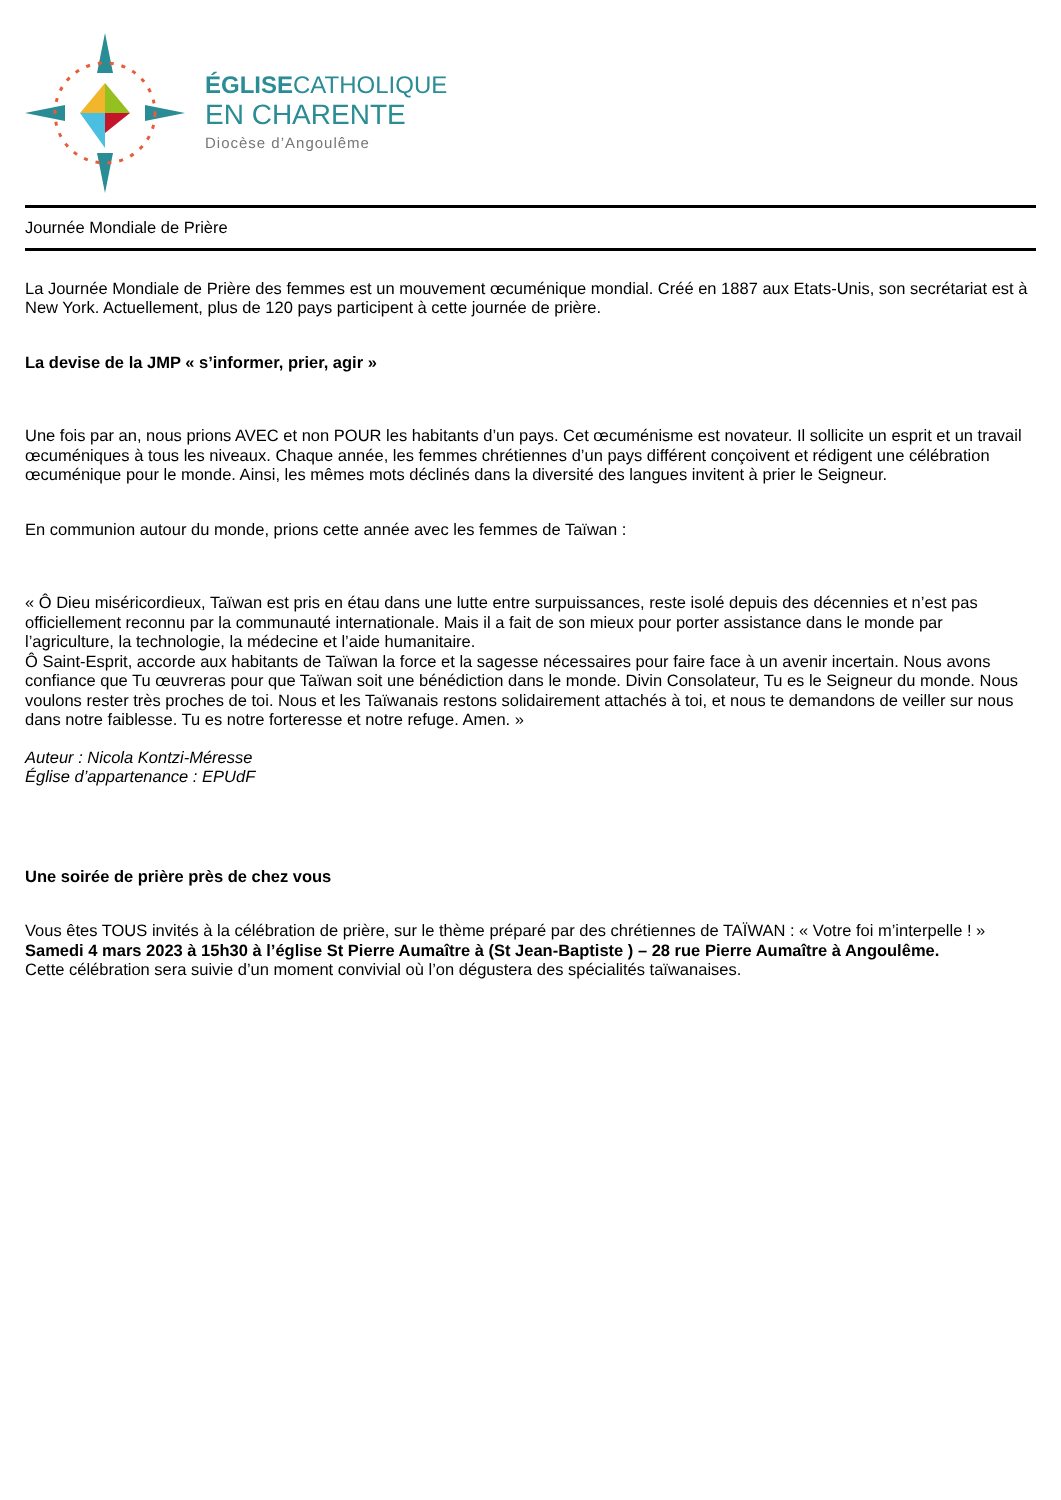ÉGLISECATHOLIQUE
EN CHARENTE
Diocèse d’Angoulême
Journée Mondiale de Prière
La Journée Mondiale de Prière des femmes est un mouvement œcuménique mondial. Créé en 1887 aux Etats-Unis, son secrétariat est à New York. Actuellement, plus de 120 pays participent à cette journée de prière.
La devise de la JMP « s’informer, prier, agir »
Une fois par an, nous prions AVEC et non POUR les habitants d’un pays. Cet œcuménisme est novateur. Il sollicite un esprit et un travail œcuméniques à tous les niveaux. Chaque année, les femmes chrétiennes d’un pays différent conçoivent et rédigent une célébration œcuménique pour le monde. Ainsi, les mêmes mots déclinés dans la diversité des langues invitent à prier le Seigneur.
En communion autour du monde, prions cette année avec les femmes de Taïwan :
« Ô Dieu miséricordieux, Taïwan est pris en étau dans une lutte entre surpuissances, reste isolé depuis des décennies et n’est pas officiellement reconnu par la communauté internationale. Mais il a fait de son mieux pour porter assistance dans le monde par l’agriculture, la technologie, la médecine et l’aide humanitaire.
Ô Saint-Esprit, accorde aux habitants de Taïwan la force et la sagesse nécessaires pour faire face à un avenir incertain. Nous avons confiance que Tu œuvreras pour que Taïwan soit une bénédiction dans le monde. Divin Consolateur, Tu es le Seigneur du monde. Nous voulons rester très proches de toi. Nous et les Taïwanais restons solidairement attachés à toi, et nous te demandons de veiller sur nous dans notre faiblesse. Tu es notre forteresse et notre refuge. Amen. »
Auteur : Nicola Kontzi-Méresse
Église d’appartenance : EPUdF
Une soirée de prière près de chez vous
Vous êtes TOUS invités à la célébration de prière, sur le thème préparé par des chrétiennes de TAÏWAN : « Votre foi m’interpelle ! »
Samedi 4 mars 2023 à 15h30 à l’église St Pierre Aumaître à (St Jean-Baptiste ) – 28 rue Pierre Aumaître à Angoulême.
Cette célébration sera suivie d’un moment convivial où l’on dégustera des spécialités taïwanaises.